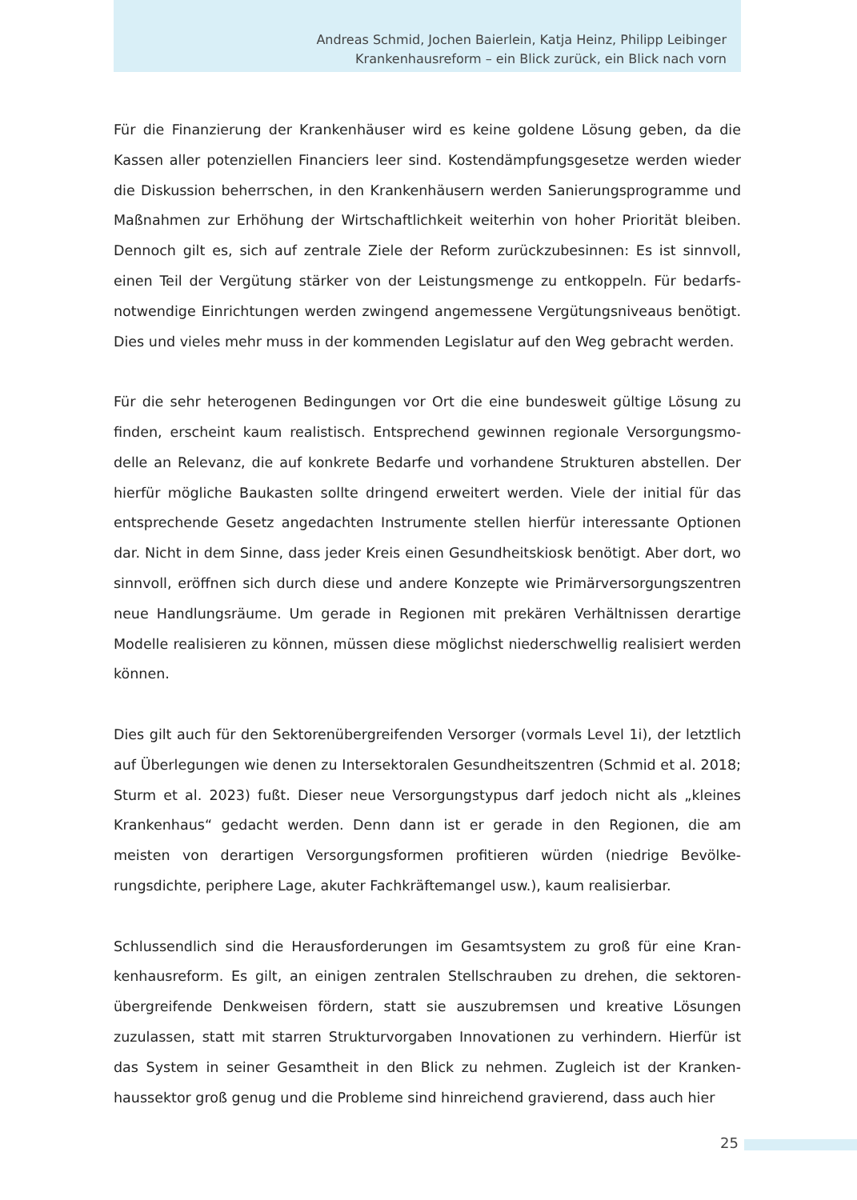Andreas Schmid, Jochen Baierlein, Katja Heinz, Philipp Leibinger
Krankenhausreform – ein Blick zurück, ein Blick nach vorn
Für die Finanzierung der Krankenhäuser wird es keine goldene Lösung geben, da die Kassen aller potenziellen Financiers leer sind. Kostendämpfungsgesetze werden wieder die Diskussion beherrschen, in den Krankenhäusern werden Sanierungsprogramme und Maßnahmen zur Erhöhung der Wirtschaftlichkeit weiterhin von hoher Priorität bleiben. Dennoch gilt es, sich auf zentrale Ziele der Reform zurückzubesinnen: Es ist sinnvoll, einen Teil der Vergütung stärker von der Leistungsmenge zu entkoppeln. Für bedarfs­notwendige Einrichtungen werden zwingend angemessene Vergütungsniveaus benötigt. Dies und vieles mehr muss in der kommenden Legislatur auf den Weg gebracht werden.
Für die sehr heterogenen Bedingungen vor Ort die eine bundesweit gültige Lösung zu finden, erscheint kaum realistisch. Entsprechend gewinnen regionale Versorgungsmo­delle an Relevanz, die auf konkrete Bedarfe und vorhandene Strukturen abstellen. Der hierfür mögliche Baukasten sollte dringend erweitert werden. Viele der initial für das entsprechende Gesetz angedachten Instrumente stellen hierfür interessante Optionen dar. Nicht in dem Sinne, dass jeder Kreis einen Gesundheitskiosk benötigt. Aber dort, wo sinnvoll, eröffnen sich durch diese und andere Konzepte wie Primärversorgungs­zentren neue Handlungsräume. Um gerade in Regionen mit prekären Verhältnissen derartige Modelle realisieren zu können, müssen diese möglichst niederschwellig reali­siert werden können.
Dies gilt auch für den Sektorenübergreifenden Versorger (vormals Level 1i), der letztlich auf Überlegungen wie denen zu Intersektoralen Gesundheitszentren (Schmid et al. 2018; Sturm et al. 2023) fußt. Dieser neue Versorgungstypus darf jedoch nicht als „klei­nes Krankenhaus“ gedacht werden. Denn dann ist er gerade in den Regionen, die am meisten von derartigen Versorgungsformen profitieren würden (niedrige Bevölke­rungsdichte, periphere Lage, akuter Fachkräftemangel usw.), kaum realisierbar.
Schlussendlich sind die Herausforderungen im Gesamtsystem zu groß für eine Kran­kenhausreform. Es gilt, an einigen zentralen Stellschrauben zu drehen, die sektoren­übergreifende Denkweisen fördern, statt sie auszubremsen und kreative Lösungen zuzulassen, statt mit starren Strukturvorgaben Innovationen zu verhindern. Hierfür ist das System in seiner Gesamtheit in den Blick zu nehmen. Zugleich ist der Kranken­haussektor groß genug und die Probleme sind hinreichend gravierend, dass auch hier
25